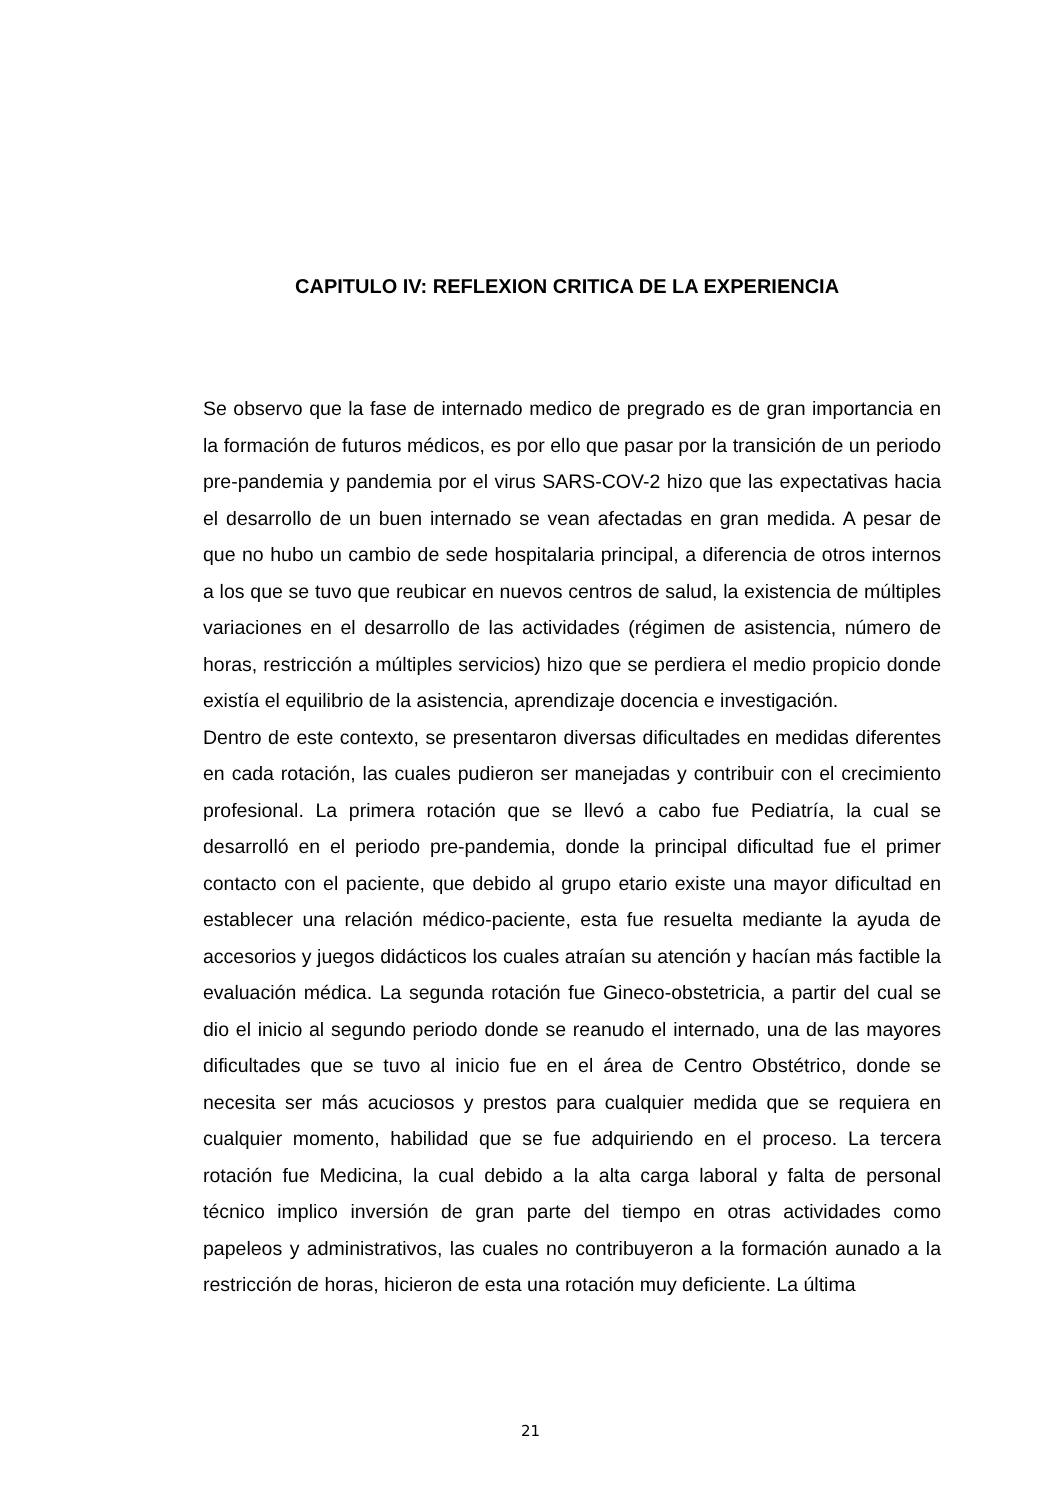CAPITULO IV: REFLEXION CRITICA DE LA EXPERIENCIA
Se observo que la fase de internado medico de pregrado es de gran importancia en la formación de futuros médicos, es por ello que pasar por la transición de un periodo pre-pandemia y pandemia por el virus SARS-COV-2 hizo que las expectativas hacia el desarrollo de un buen internado se vean afectadas en gran medida. A pesar de que no hubo un cambio de sede hospitalaria principal, a diferencia de otros internos a los que se tuvo que reubicar en nuevos centros de salud, la existencia de múltiples variaciones en el desarrollo de las actividades (régimen de asistencia, número de horas, restricción a múltiples servicios) hizo que se perdiera el medio propicio donde existía el equilibrio de la asistencia, aprendizaje docencia e investigación.
Dentro de este contexto, se presentaron diversas dificultades en medidas diferentes en cada rotación, las cuales pudieron ser manejadas y contribuir con el crecimiento profesional. La primera rotación que se llevó a cabo fue Pediatría, la cual se desarrolló en el periodo pre-pandemia, donde la principal dificultad fue el primer contacto con el paciente, que debido al grupo etario existe una mayor dificultad en establecer una relación médico-paciente, esta fue resuelta mediante la ayuda de accesorios y juegos didácticos los cuales atraían su atención y hacían más factible la evaluación médica. La segunda rotación fue Gineco-obstetricia, a partir del cual se dio el inicio al segundo periodo donde se reanudo el internado, una de las mayores dificultades que se tuvo al inicio fue en el área de Centro Obstétrico, donde se necesita ser más acuciosos y prestos para cualquier medida que se requiera en cualquier momento, habilidad que se fue adquiriendo en el proceso. La tercera rotación fue Medicina, la cual debido a la alta carga laboral y falta de personal técnico implico inversión de gran parte del tiempo en otras actividades como papeleos y administrativos, las cuales no contribuyeron a la formación aunado a la restricción de horas, hicieron de esta una rotación muy deficiente. La última
21